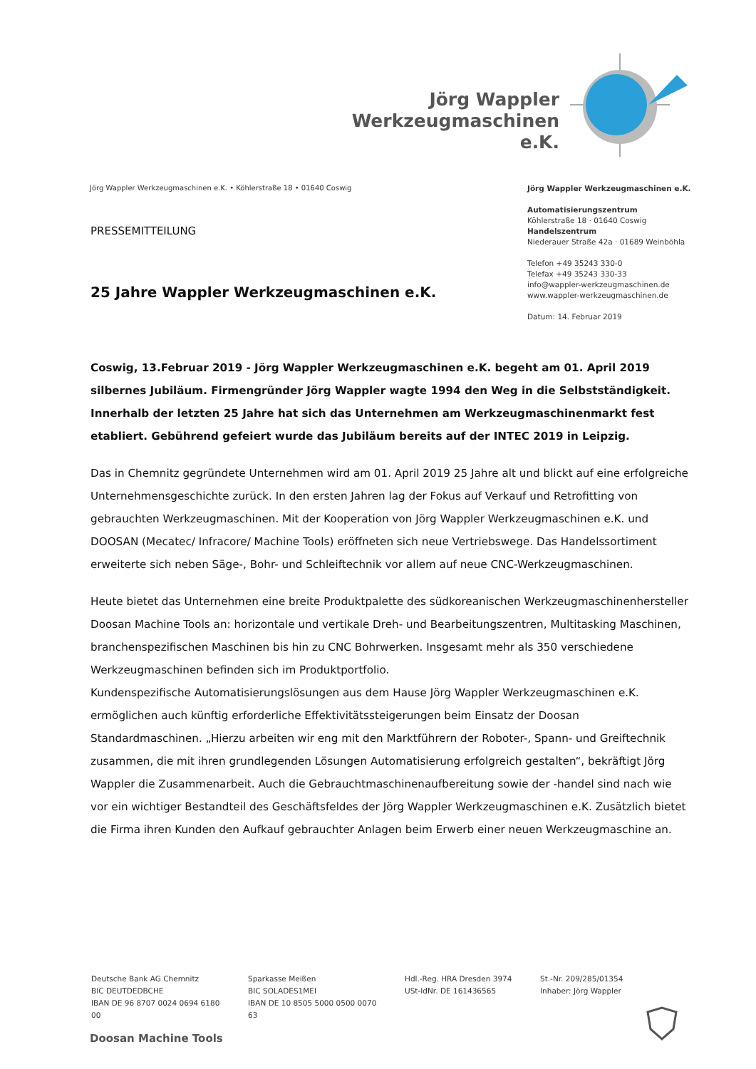Jörg Wappler
Werkzeugmaschinen e.K.
Jörg Wappler Werkzeugmaschinen e.K. • Köhlerstraße 18 • 01640 Coswig
Jörg Wappler Werkzeugmaschinen e.K.
Automatisierungszentrum
Köhlerstraße 18 · 01640 Coswig
Handelszentrum
Niederauer Straße 42a · 01689 Weinböhla
Telefon +49 35243 330-0
Telefax +49 35243 330-33
info@wappler-werkzeugmaschinen.de
www.wappler-werkzeugmaschinen.de
Datum: 14. Februar 2019
PRESSEMITTEILUNG
25 Jahre Wappler Werkzeugmaschinen e.K.
Coswig, 13.Februar 2019 - Jörg Wappler Werkzeugmaschinen e.K. begeht am 01. April 2019 silbernes Jubiläum. Firmengründer Jörg Wappler wagte 1994 den Weg in die Selbstständigkeit. Innerhalb der letzten 25 Jahre hat sich das Unternehmen am Werkzeugmaschinenmarkt fest etabliert. Gebührend gefeiert wurde das Jubiläum bereits auf der INTEC 2019 in Leipzig.
Das in Chemnitz gegründete Unternehmen wird am 01. April 2019 25 Jahre alt und blickt auf eine erfolgreiche Unternehmensgeschichte zurück. In den ersten Jahren lag der Fokus auf Verkauf und Retrofitting von gebrauchten Werkzeugmaschinen. Mit der Kooperation von Jörg Wappler Werkzeugmaschinen e.K. und DOOSAN (Mecatec/ Infracore/ Machine Tools) eröffneten sich neue Vertriebswege. Das Handelssortiment erweiterte sich neben Säge-, Bohr- und Schleiftechnik vor allem auf neue CNC-Werkzeugmaschinen.
Heute bietet das Unternehmen eine breite Produktpalette des südkoreanischen Werkzeugmaschinenhersteller Doosan Machine Tools an: horizontale und vertikale Dreh- und Bearbeitungszentren, Multitasking Maschinen, branchenspezifischen Maschinen bis hin zu CNC Bohrwerken. Insgesamt mehr als 350 verschiedene Werkzeugmaschinen befinden sich im Produktportfolio.
Kundenspezifische Automatisierungslösungen aus dem Hause Jörg Wappler Werkzeugmaschinen e.K. ermöglichen auch künftig erforderliche Effektivitätssteigerungen beim Einsatz der Doosan Standardmaschinen. „Hierzu arbeiten wir eng mit den Marktführern der Roboter-, Spann- und Greiftechnik zusammen, die mit ihren grundlegenden Lösungen Automatisierung erfolgreich gestalten“, bekräftigt Jörg Wappler die Zusammenarbeit. Auch die Gebrauchtmaschinenaufbereitung sowie der -handel sind nach wie vor ein wichtiger Bestandteil des Geschäftsfeldes der Jörg Wappler Werkzeugmaschinen e.K. Zusätzlich bietet die Firma ihren Kunden den Aufkauf gebrauchter Anlagen beim Erwerb einer neuen Werkzeugmaschine an.
Deutsche Bank AG Chemnitz
BIC DEUTDEDBCHE
IBAN DE 96 8707 0024 0694 6180 00
Sparkasse Meißen
BIC SOLADES1MEI
IBAN DE 10 8505 5000 0500 0070 63
Hdl.-Reg. HRA Dresden 3974
USt-IdNr. DE 161436565
St.-Nr. 209/285/01354
Inhaber: Jörg Wappler
Doosan Machine Tools